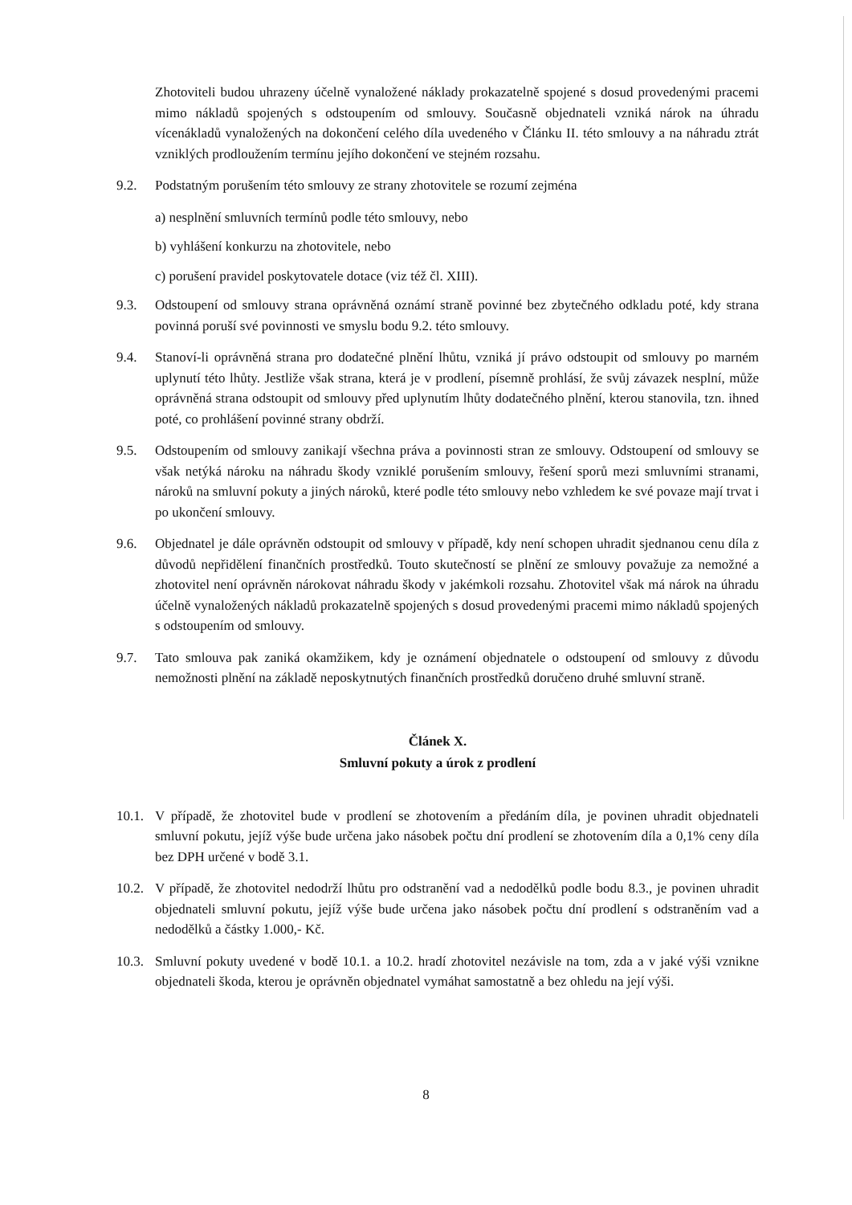Zhotoviteli budou uhrazeny účelně vynaložené náklady prokazatelně spojené s dosud provedenými pracemi mimo nákladů spojených s odstoupením od smlouvy. Současně objednateli vzniká nárok na úhradu vícenákladů vynaložených na dokončení celého díla uvedeného v Článku II. této smlouvy a na náhradu ztrát vzniklých prodloužením termínu jejího dokončení ve stejném rozsahu.
9.2. Podstatným porušením této smlouvy ze strany zhotovitele se rozumí zejména
a) nesplnění smluvních termínů podle této smlouvy, nebo
b) vyhlášení konkurzu na zhotovitele, nebo
c) porušení pravidel poskytovatele dotace (viz též čl. XIII).
9.3. Odstoupení od smlouvy strana oprávněná oznámí straně povinné bez zbytečného odkladu poté, kdy strana povinná poruší své povinnosti ve smyslu bodu 9.2. této smlouvy.
9.4. Stanoví-li oprávněná strana pro dodatečné plnění lhůtu, vzniká jí právo odstoupit od smlouvy po marném uplynutí této lhůty. Jestliže však strana, která je v prodlení, písemně prohlásí, že svůj závazek nesplní, může oprávněná strana odstoupit od smlouvy před uplynutím lhůty dodatečného plnění, kterou stanovila, tzn. ihned poté, co prohlášení povinné strany obdrží.
9.5. Odstoupením od smlouvy zanikají všechna práva a povinnosti stran ze smlouvy. Odstoupení od smlouvy se však netýká nároku na náhradu škody vzniklé porušením smlouvy, řešení sporů mezi smluvními stranami, nároků na smluvní pokuty a jiných nároků, které podle této smlouvy nebo vzhledem ke své povaze mají trvat i po ukončení smlouvy.
9.6. Objednatel je dále oprávněn odstoupit od smlouvy v případě, kdy není schopen uhradit sjednanou cenu díla z důvodů nepřidělení finančních prostředků. Touto skutečností se plnění ze smlouvy považuje za nemožné a zhotovitel není oprávněn nárokovat náhradu škody v jakémkoli rozsahu. Zhotovitel však má nárok na úhradu účelně vynaložených nákladů prokazatelně spojených s dosud provedenými pracemi mimo nákladů spojených s odstoupením od smlouvy.
9.7. Tato smlouva pak zaniká okamžikem, kdy je oznámení objednatele o odstoupení od smlouvy z důvodu nemožnosti plnění na základě neposkytnutých finančních prostředků doručeno druhé smluvní straně.
Článek X.
Smluvní pokuty a úrok z prodlení
10.1.
V případě, že zhotovitel bude v prodlení se zhotovením a předáním díla, je povinen uhradit objednateli smluvní pokutu, jejíž výše bude určena jako násobek počtu dní prodlení se zhotovením díla a 0,1% ceny díla bez DPH určené v bodě 3.1.
10.2.
V případě, že zhotovitel nedodrží lhůtu pro odstranění vad a nedodělků podle bodu 8.3., je povinen uhradit objednateli smluvní pokutu, jejíž výše bude určena jako násobek počtu dní prodlení s odstraněním vad a nedodělků a částky 1.000,- Kč.
10.3.
Smluvní pokuty uvedené v bodě 10.1. a 10.2. hradí zhotovitel nezávisle na tom, zda a v jaké výši vznikne objednateli škoda, kterou je oprávněn objednatel vymáhat samostatně a bez ohledu na její výši.
8